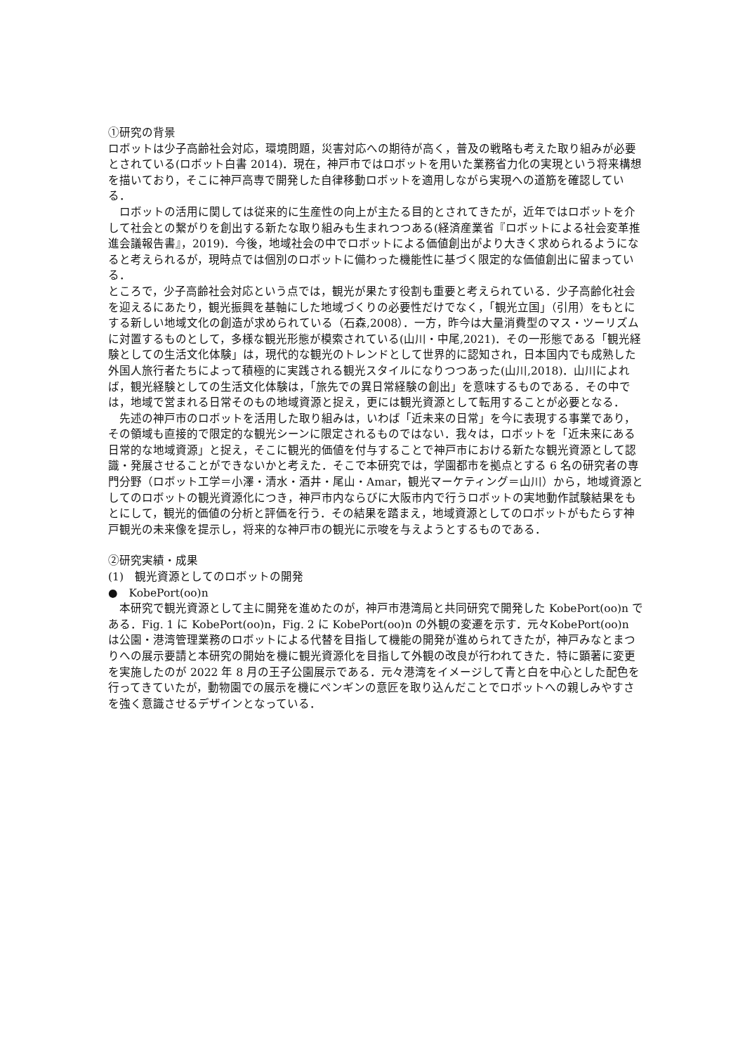①研究の背景
ロボットは少子高齢社会対応，環境問題，災害対応への期待が高く，普及の戦略も考えた取り組みが必要とされている(ロボット白書 2014)．現在，神戸市ではロボットを用いた業務省力化の実現という将来構想を描いており，そこに神戸高専で開発した自律移動ロボットを適用しながら実現への道筋を確認している．
　ロボットの活用に関しては従来的に生産性の向上が主たる目的とされてきたが，近年ではロボットを介して社会との繋がりを創出する新たな取り組みも生まれつつある(経済産業省『ロボットによる社会変革推進会議報告書』，2019)．今後，地域社会の中でロボットによる価値創出がより大きく求められるようになると考えられるが，現時点では個別のロボットに備わった機能性に基づく限定的な価値創出に留まっている．
ところで，少子高齢社会対応という点では，観光が果たす役割も重要と考えられている．少子高齢化社会を迎えるにあたり，観光振興を基軸にした地域づくりの必要性だけでなく，「観光立国」（引用）をもとにする新しい地域文化の創造が求められている（石森,2008）．一方，昨今は大量消費型のマス・ツーリズムに対置するものとして，多様な観光形態が模索されている(山川・中尾,2021)．その一形態である「観光経験としての生活文化体験」は，現代的な観光のトレンドとして世界的に認知され，日本国内でも成熟した外国人旅行者たちによって積極的に実践される観光スタイルになりつつあった(山川,2018)．山川によれば，観光経験としての生活文化体験は，「旅先での異日常経験の創出」を意味するものである．その中では，地域で営まれる日常そのもの地域資源と捉え，更には観光資源として転用することが必要となる．
　先述の神戸市のロボットを活用した取り組みは，いわば「近未来の日常」を今に表現する事業であり，その領域も直接的で限定的な観光シーンに限定されるものではない．我々は，ロボットを「近未来にある日常的な地域資源」と捉え，そこに観光的価値を付与することで神戸市における新たな観光資源として認識・発展させることができないかと考えた．そこで本研究では，学園都市を拠点とする 6 名の研究者の専門分野（ロボット工学＝小澤・清水・酒井・尾山・Amar，観光マーケティング＝山川）から，地域資源としてのロボットの観光資源化につき，神戸市内ならびに大阪市内で行うロボットの実地動作試験結果をもとにして，観光的価値の分析と評価を行う．その結果を踏まえ，地域資源としてのロボットがもたらす神戸観光の未来像を提示し，将来的な神戸市の観光に示唆を与えようとするものである．
②研究実績・成果
(1)　観光資源としてのロボットの開発
●　KobePort(oo)n
　本研究で観光資源として主に開発を進めたのが，神戸市港湾局と共同研究で開発した KobePort(oo)n である．Fig. 1 に KobePort(oo)n，Fig. 2 に KobePort(oo)n の外観の変遷を示す．元々KobePort(oo)n は公園・港湾管理業務のロボットによる代替を目指して機能の開発が進められてきたが，神戸みなとまつりへの展示要請と本研究の開始を機に観光資源化を目指して外観の改良が行われてきた．特に顕著に変更を実施したのが 2022 年 8 月の王子公園展示である．元々港湾をイメージして青と白を中心とした配色を行ってきていたが，動物園での展示を機にペンギンの意匠を取り込んだことでロボットへの親しみやすさを強く意識させるデザインとなっている．